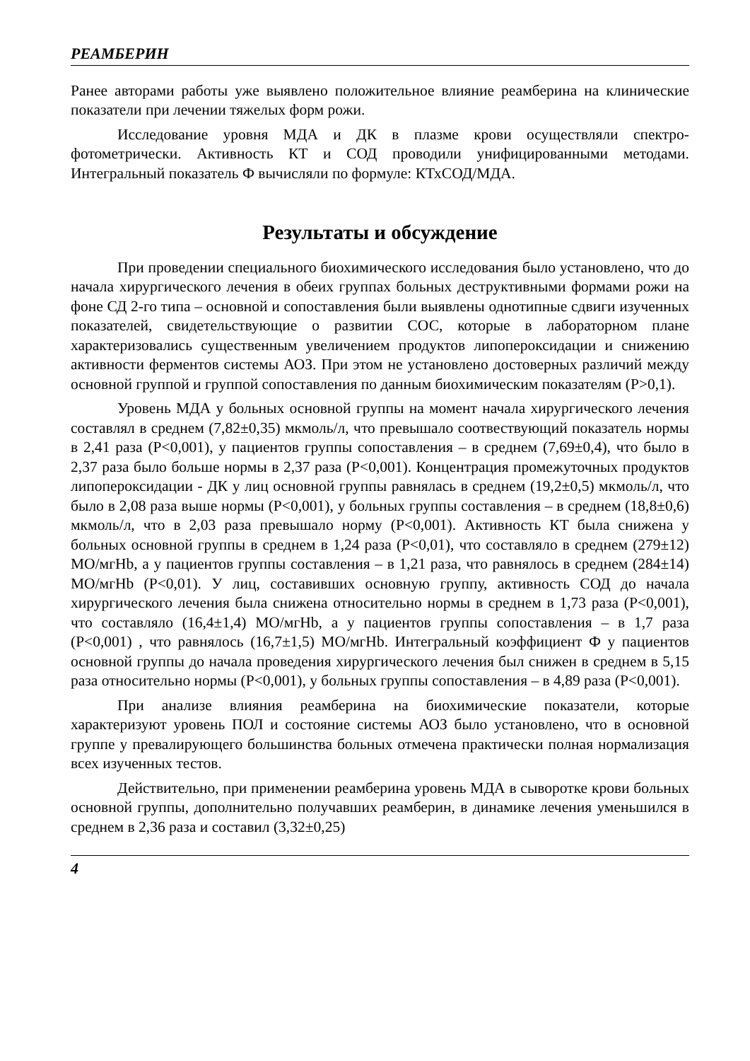РЕАМБЕРИН
Ранее авторами работы уже выявлено положительное влияние реамберина на клинические показатели при лечении тяжелых форм рожи.
Исследование уровня МДА и ДК в плазме крови осуществляли спектро­фотометрически. Активность КТ и СОД проводили унифицированными методами. Интегральный показатель Ф вычисляли по формуле: КТхСОД/МДА.
Результаты и обсуждение
При проведении специального биохимического исследования было уста­новлено, что до начала хирургического лечения в обеих группах больных деструктивными формами рожи на фоне СД 2-го типа – основной и сопо­ставления были выявлены однотипные сдвиги изученных показателей, свидетельствующие о развитии СОС, которые в лабораторном плане характеризовались существенным увеличением продуктов липопероксидации и снижению активности ферментов системы АОЗ. При этом не установлено достоверных различий между основной группой и группой сопоставления по данным биохимическим показателям (Р>0,1).
Уровень МДА у больных основной группы на момент начала хирургического лечения составлял в среднем (7,82±0,35) мкмоль/л, что превышало соотвествующий показатель нормы в 2,41 раза (Р<0,001), у пациентов группы сопоставления – в среднем (7,69±0,4), что было в 2,37 раза было больше нормы в 2,37 раза (Р<0,001). Концентрация промежуточных продуктов липопероксидации - ДК у лиц основной группы равнялась в среднем (19,2±0,5) мкмоль/л, что было в 2,08 раза выше нормы (Р<0,001), у больных группы составления – в среднем (18,8±0,6) мкмоль/л, что в 2,03 раза превышало норму (Р<0,001). Активность КТ была снижена у больных основной группы в среднем в 1,24 раза (Р<0,01), что составляло в среднем (279±12) МО/мгHb, а у пациентов группы составления – в 1,21 раза, что равнялось в среднем (284±14) МО/мгHb (Р<0,01). У лиц, составивших основную группу, активность СОД до начала хирургического лечения была снижена относительно нормы в среднем в 1,73 раза (Р<0,001), что составляло (16,4±1,4) МО/мгHb, а у пациентов группы сопоставления – в 1,7 раза (Р<0,001) , что равнялось (16,7±1,5) МО/мгHb. Интегральный коэффициент Ф у пациентов основной группы до начала проведения хирургического лечения был снижен в среднем в 5,15 раза относительно нормы (Р<0,001), у больных группы сопоставления – в 4,89 раза (Р<0,001).
При анализе влияния реамберина на биохимические показатели, которые характеризуют уровень ПОЛ и состояние системы АОЗ было установлено, что в основной группе у превалирующего большинства больных отмечена практичес­ки полная нормализация всех изученных тестов.
Действительно, при применении реамберина уровень МДА в сыворотке крови больных основной группы, дополнительно получавших реамберин, в динамике лечения уменьшился в среднем в 2,36 раза и составил (3,32±0,25)
4